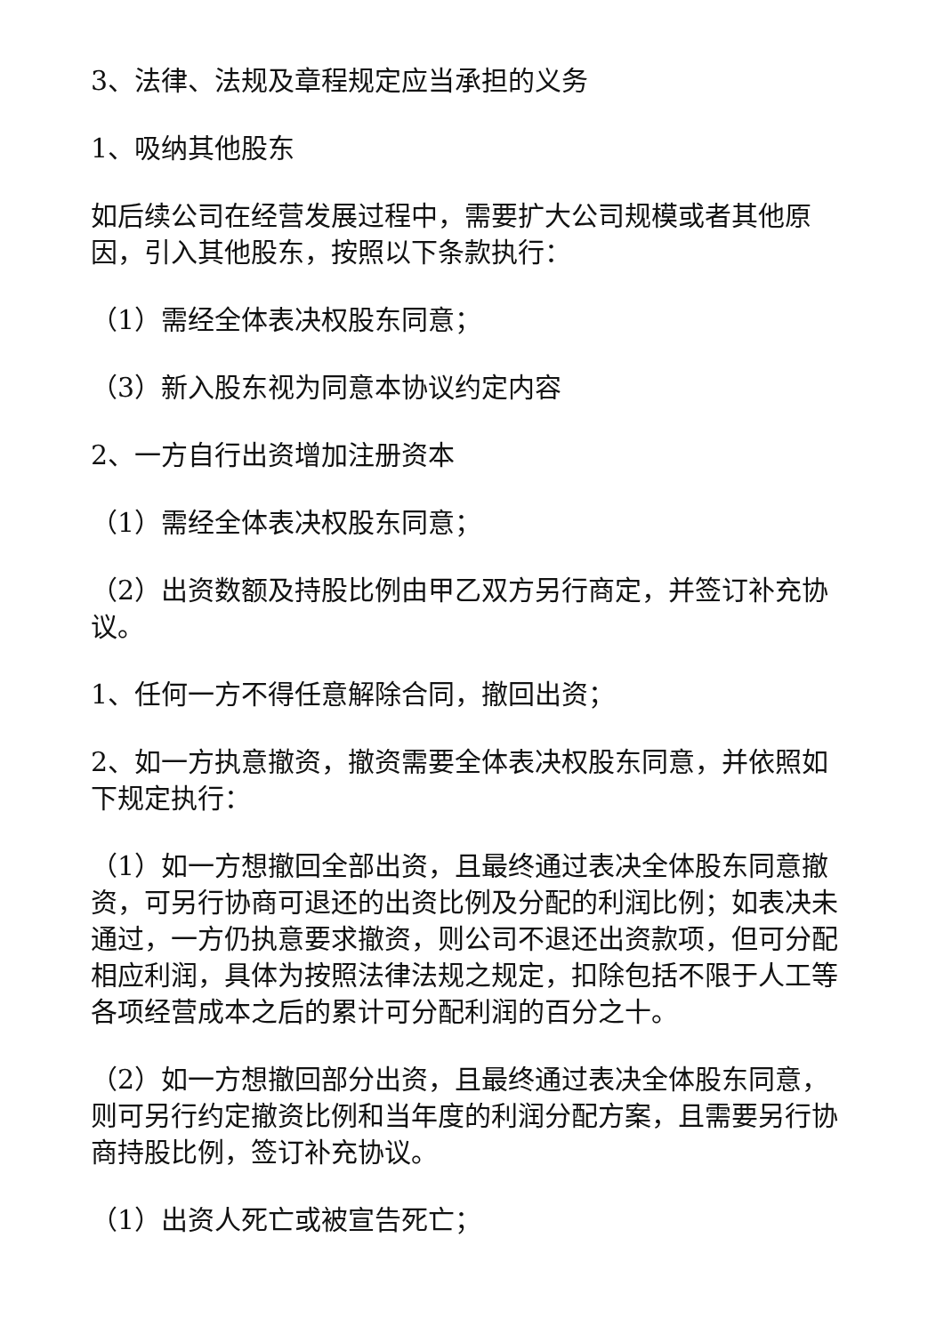3、法律、法规及章程规定应当承担的义务
1、吸纳其他股东
如后续公司在经营发展过程中，需要扩大公司规模或者其他原因，引入其他股东，按照以下条款执行：
（1）需经全体表决权股东同意；
（3）新入股东视为同意本协议约定内容
2、一方自行出资增加注册资本
（1）需经全体表决权股东同意；
（2）出资数额及持股比例由甲乙双方另行商定，并签订补充协议。
1、任何一方不得任意解除合同，撤回出资；
2、如一方执意撤资，撤资需要全体表决权股东同意，并依照如下规定执行：
（1）如一方想撤回全部出资，且最终通过表决全体股东同意撤资，可另行协商可退还的出资比例及分配的利润比例；如表决未通过，一方仍执意要求撤资，则公司不退还出资款项，但可分配相应利润，具体为按照法律法规之规定，扣除包括不限于人工等各项经营成本之后的累计可分配利润的百分之十。
（2）如一方想撤回部分出资，且最终通过表决全体股东同意，则可另行约定撤资比例和当年度的利润分配方案，且需要另行协商持股比例，签订补充协议。
（1）出资人死亡或被宣告死亡；